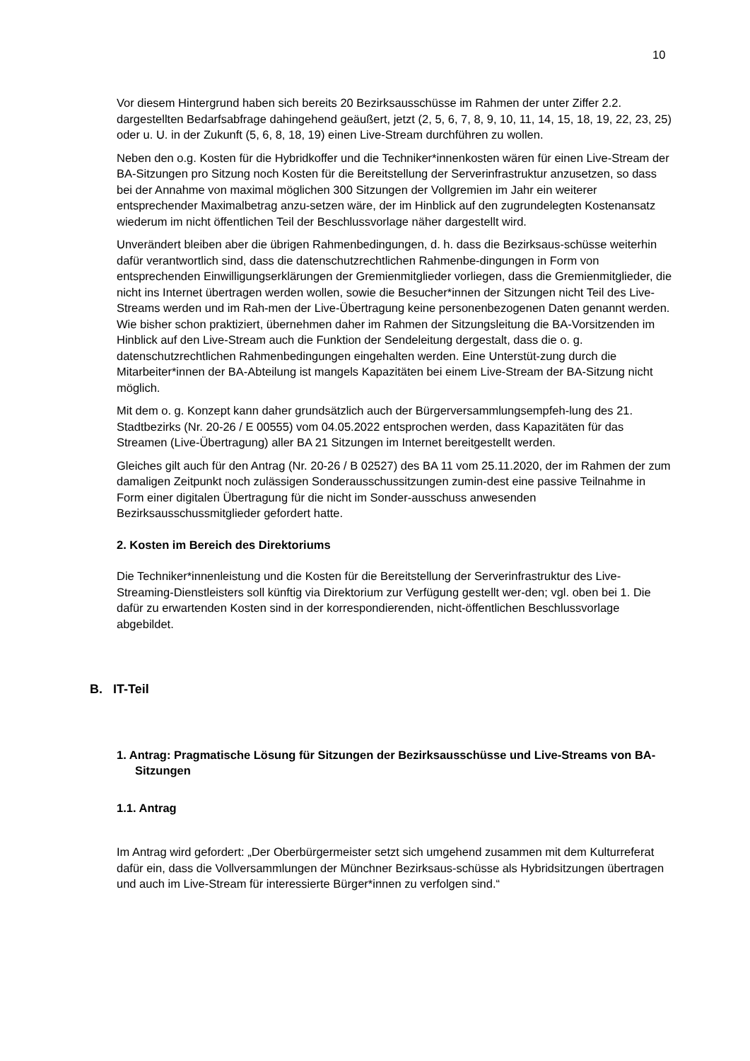10
Vor diesem Hintergrund haben sich bereits 20 Bezirksausschüsse im Rahmen der unter Ziffer 2.2. dargestellten Bedarfsabfrage dahingehend geäußert, jetzt (2, 5, 6, 7, 8, 9, 10, 11, 14, 15, 18, 19, 22, 23, 25) oder u. U. in der Zukunft (5, 6, 8, 18, 19) einen Live-Stream durchführen zu wollen.
Neben den o.g. Kosten für die Hybridkoffer und die Techniker*innenkosten wären für einen Live-Stream der BA-Sitzungen pro Sitzung noch Kosten für die Bereitstellung der Serverinfrastruktur anzusetzen, so dass bei der Annahme von maximal möglichen 300 Sitzungen der Vollgremien im Jahr ein weiterer entsprechender Maximalbetrag anzu-setzen wäre, der im Hinblick auf den zugrundelegten Kostenansatz wiederum im nicht öffentlichen Teil der Beschlussvorlage näher dargestellt wird.
Unverändert bleiben aber die übrigen Rahmenbedingungen, d. h. dass die Bezirksaus-schüsse weiterhin dafür verantwortlich sind, dass die datenschutzrechtlichen Rahmenbe-dingungen in Form von entsprechenden Einwilligungserklärungen der Gremienmitglieder vorliegen, dass die Gremienmitglieder, die nicht ins Internet übertragen werden wollen, sowie die Besucher*innen der Sitzungen nicht Teil des Live-Streams werden und im Rah-men der Live-Übertragung keine personenbezogenen Daten genannt werden. Wie bisher schon praktiziert, übernehmen daher im Rahmen der Sitzungsleitung die BA-Vorsitzenden im Hinblick auf den Live-Stream auch die Funktion der Sendeleitung dergestalt, dass die o. g. datenschutzrechtlichen Rahmenbedingungen eingehalten werden. Eine Unterstüt-zung durch die Mitarbeiter*innen der BA-Abteilung ist mangels Kapazitäten bei einem Live-Stream der BA-Sitzung nicht möglich.
Mit dem o. g. Konzept kann daher grundsätzlich auch der Bürgerversammlungsempfeh-lung des 21. Stadtbezirks (Nr. 20-26 / E 00555) vom 04.05.2022 entsprochen werden, dass Kapazitäten für das Streamen (Live-Übertragung) aller BA 21 Sitzungen im Internet bereitgestellt werden.
Gleiches gilt auch für den Antrag (Nr. 20-26 / B 02527) des BA 11 vom 25.11.2020, der im Rahmen der zum damaligen Zeitpunkt noch zulässigen Sonderausschussitzungen zumin-dest eine passive Teilnahme in Form einer digitalen Übertragung für die nicht im Sonder-ausschuss anwesenden Bezirksausschussmitglieder gefordert hatte.
2. Kosten im Bereich des Direktoriums
Die Techniker*innenleistung und die Kosten für die Bereitstellung der Serverinfrastruktur des Live-Streaming-Dienstleisters soll künftig via Direktorium zur Verfügung gestellt wer-den; vgl. oben bei 1. Die dafür zu erwartenden Kosten sind in der korrespondierenden, nicht-öffentlichen Beschlussvorlage abgebildet.
B. IT-Teil
1. Antrag: Pragmatische Lösung für Sitzungen der Bezirksausschüsse und Live-Streams von BA-Sitzungen
1.1. Antrag
Im Antrag wird gefordert: „Der Oberbürgermeister setzt sich umgehend zusammen mit dem Kulturreferat dafür ein, dass die Vollversammlungen der Münchner Bezirksaus-schüsse als Hybridsitzungen übertragen und auch im Live-Stream für interessierte Bürger*innen zu verfolgen sind.“